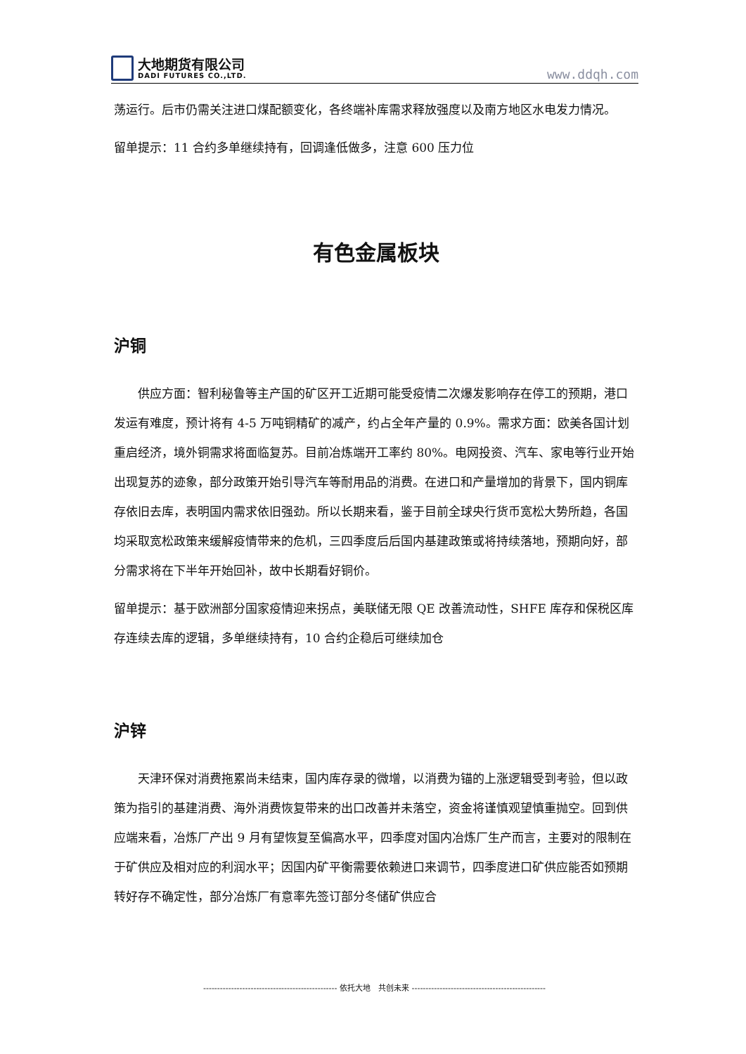大地期货有限公司
DADI FUTURES CO.,LTD.
www.ddqh.com
荡运行。后市仍需关注进口煤配额变化，各终端补库需求释放强度以及南方地区水电发力情况。
留单提示：11 合约多单继续持有，回调逢低做多，注意 600 压力位
有色金属板块
沪铜
供应方面：智利秘鲁等主产国的矿区开工近期可能受疫情二次爆发影响存在停工的预期，港口发运有难度，预计将有 4-5 万吨铜精矿的减产，约占全年产量的 0.9%。需求方面：欧美各国计划重启经济，境外铜需求将面临复苏。目前冶炼端开工率约 80%。电网投资、汽车、家电等行业开始出现复苏的迹象，部分政策开始引导汽车等耐用品的消费。在进口和产量增加的背景下，国内铜库存依旧去库，表明国内需求依旧强劲。所以长期来看，鉴于目前全球央行货币宽松大势所趋，各国均采取宽松政策来缓解疫情带来的危机，三四季度后后国内基建政策或将持续落地，预期向好，部分需求将在下半年开始回补，故中长期看好铜价。
留单提示：基于欧洲部分国家疫情迎来拐点，美联储无限 QE 改善流动性，SHFE 库存和保税区库存连续去库的逻辑，多单继续持有，10 合约企稳后可继续加仓
沪锌
天津环保对消费拖累尚未结束，国内库存录的微增，以消费为锚的上涨逻辑受到考验，但以政策为指引的基建消费、海外消费恢复带来的出口改善并未落空，资金将谨慎观望慎重抛空。回到供应端来看，冶炼厂产出 9 月有望恢复至偏高水平，四季度对国内冶炼厂生产而言，主要对的限制在于矿供应及相对应的利润水平；因国内矿平衡需要依赖进口来调节，四季度进口矿供应能否如预期转好存不确定性，部分冶炼厂有意率先签订部分冬储矿供应合
------------------------------------------------ 依托大地　共创未来 ------------------------------------------------